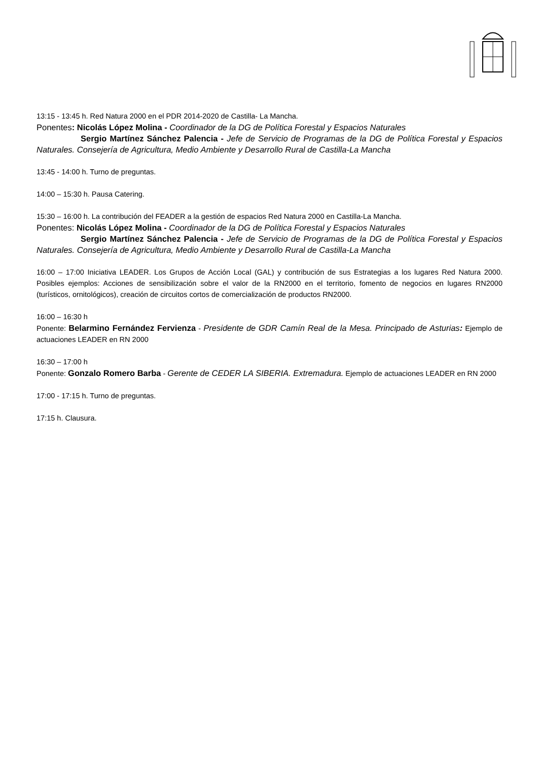13:15 - 13:45 h. Red Natura 2000 en el PDR 2014-2020 de Castilla- La Mancha.
Ponentes: Nicolás López Molina - Coordinador de la DG de Política Forestal y Espacios Naturales
Sergio Martínez Sánchez Palencia - Jefe de Servicio de Programas de la DG de Política Forestal y Espacios Naturales. Consejería de Agricultura, Medio Ambiente y Desarrollo Rural de Castilla-La Mancha
13:45 - 14:00 h. Turno de preguntas.
14:00 – 15:30 h. Pausa Catering.
15:30 – 16:00 h. La contribución del FEADER a la gestión de espacios Red Natura 2000 en Castilla-La Mancha.
Ponentes: Nicolás López Molina - Coordinador de la DG de Política Forestal y Espacios Naturales
Sergio Martínez Sánchez Palencia - Jefe de Servicio de Programas de la DG de Política Forestal y Espacios Naturales. Consejería de Agricultura, Medio Ambiente y Desarrollo Rural de Castilla-La Mancha
16:00 – 17:00 Iniciativa LEADER. Los Grupos de Acción Local (GAL) y contribución de sus Estrategias a los lugares Red Natura 2000. Posibles ejemplos: Acciones de sensibilización sobre el valor de la RN2000 en el territorio, fomento de negocios en lugares RN2000 (turísticos, ornitológicos), creación de circuitos cortos de comercialización de productos RN2000.
16:00 – 16:30 h
Ponente: Belarmino Fernández Fervienza - Presidente de GDR Camín Real de la Mesa. Principado de Asturias: Ejemplo de actuaciones LEADER en RN 2000
16:30 – 17:00 h
Ponente: Gonzalo Romero Barba - Gerente de CEDER LA SIBERIA. Extremadura. Ejemplo de actuaciones LEADER en RN 2000
17:00 - 17:15 h. Turno de preguntas.
17:15 h. Clausura.